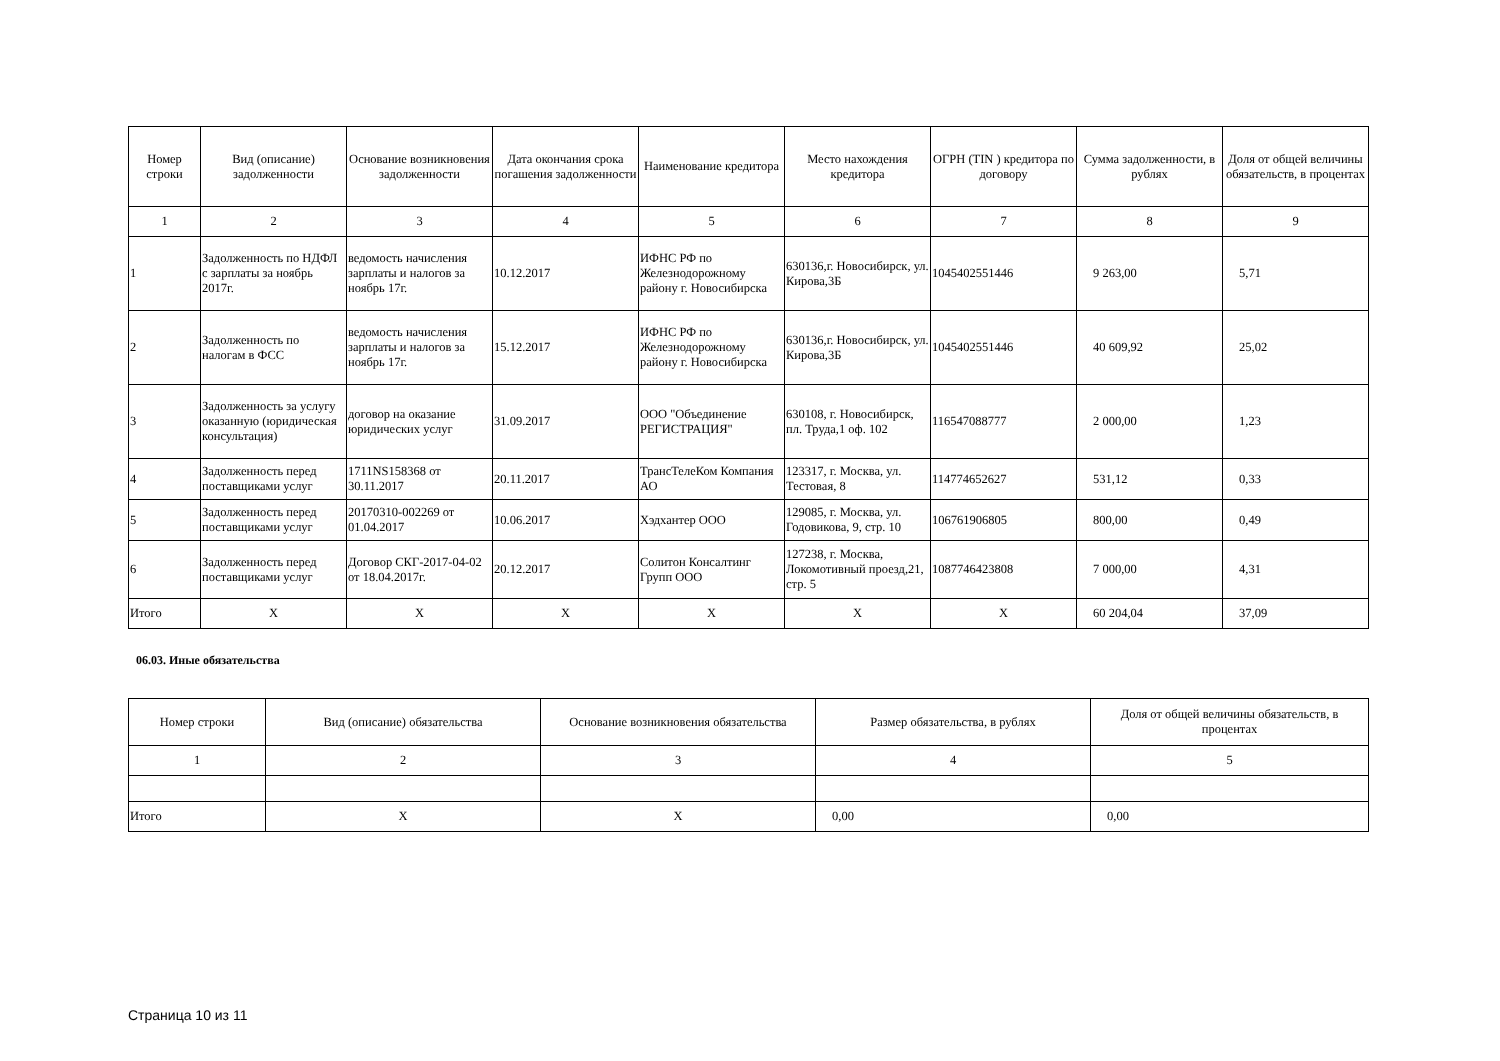| Номер строки | Вид (описание) задолженности | Основание возникновения задолженности | Дата окончания срока погашения задолженности | Наименование кредитора | Место нахождения кредитора | ОГРН (TIN ) кредитора по договору | Сумма задолженности, в рублях | Доля от общей величины обязательств, в процентах |
| --- | --- | --- | --- | --- | --- | --- | --- | --- |
| 1 | 2 | 3 | 4 | 5 | 6 | 7 | 8 | 9 |
| 1 | Задолженность по НДФЛ с зарплаты за ноябрь 2017г. | ведомость начисления зарплаты и налогов за ноябрь 17г. | 10.12.2017 | ИФНС РФ по Железнодорожному району г. Новосибирска | 630136,г. Новосибирск, ул. Кирова,3Б | 1045402551446 | 9 263,00 | 5,71 |
| 2 | Задолженность по налогам в ФСС | ведомость начисления зарплаты и налогов за ноябрь 17г. | 15.12.2017 | ИФНС РФ по Железнодорожному району г. Новосибирска | 630136,г. Новосибирск, ул. Кирова,3Б | 1045402551446 | 40 609,92 | 25,02 |
| 3 | Задолженность за услугу оказанную (юридическая консультация) | договор на оказание юридических услуг | 31.09.2017 | ООО "Объединение РЕГИСТРАЦИЯ" | 630108, г. Новосибирск, пл. Труда,1 оф. 102 | 116547088777 | 2 000,00 | 1,23 |
| 4 | Задолженность перед поставщиками услуг | 1711NS158368 от 30.11.2017 | 20.11.2017 | ТрансТелеКом Компания АО | 123317, г. Москва, ул. Тестовая, 8 | 114774652627 | 531,12 | 0,33 |
| 5 | Задолженность перед поставщиками услуг | 20170310-002269 от 01.04.2017 | 10.06.2017 | Хэдхантер ООО | 129085, г. Москва, ул. Годовикова, 9, стр. 10 | 106761906805 | 800,00 | 0,49 |
| 6 | Задолженность перед поставщиками услуг | Договор СКГ-2017-04-02 от 18.04.2017г. | 20.12.2017 | Солитон Консалтинг Групп ООО | 127238, г. Москва, Локомотивный проезд,21, стр. 5 | 1087746423808 | 7 000,00 | 4,31 |
| Итого | X | X | X | X | X | X | 60 204,04 | 37,09 |
06.03. Иные обязательства
| Номер строки | Вид (описание) обязательства | Основание возникновения обязательства | Размер обязательства, в рублях | Доля от общей величины обязательств, в процентах |
| --- | --- | --- | --- | --- |
| 1 | 2 | 3 | 4 | 5 |
| Итого | X | X | 0,00 | 0,00 |
Страница 10 из 11